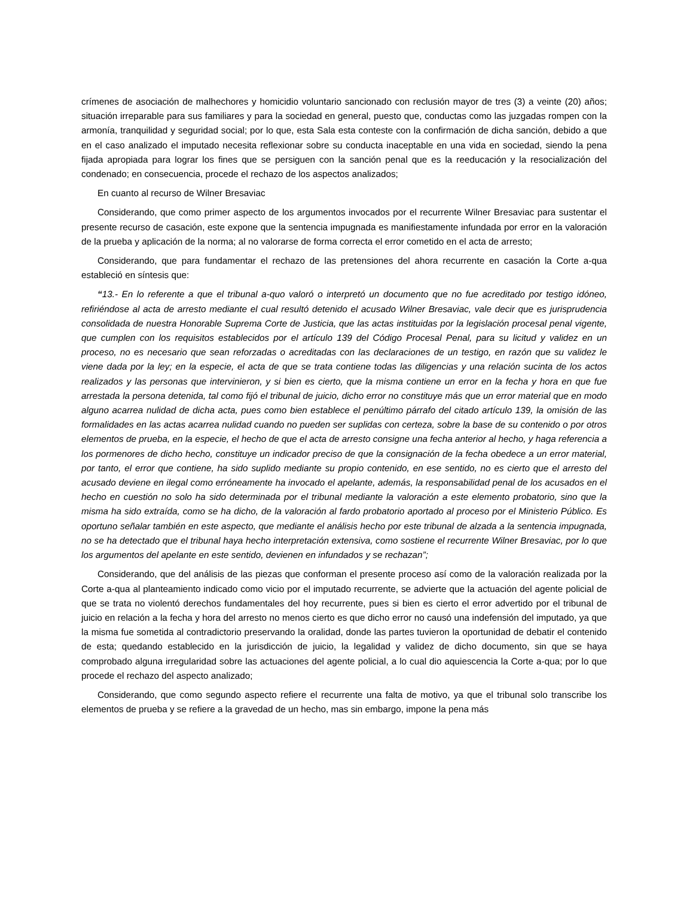crímenes de asociación de malhechores y homicidio voluntario sancionado con reclusión mayor de tres (3) a veinte (20) años; situación irreparable para sus familiares y para la sociedad en general, puesto que, conductas como las juzgadas rompen con la armonía, tranquilidad y seguridad social; por lo que, esta Sala esta conteste con la confirmación de dicha sanción, debido a que en el caso analizado el imputado necesita reflexionar sobre su conducta inaceptable en una vida en sociedad, siendo la pena fijada apropiada para lograr los fines que se persiguen con la sanción penal que es la reeducación y la resocialización del condenado; en consecuencia, procede el rechazo de los aspectos analizados;
En cuanto al recurso de Wilner Bresaviac
Considerando, que como primer aspecto de los argumentos invocados por el recurrente Wilner Bresaviac para sustentar el presente recurso de casación, este expone que la sentencia impugnada es manifiestamente infundada por error en la valoración de la prueba y aplicación de la norma; al no valorarse de forma correcta el error cometido en el acta de arresto;
Considerando, que para fundamentar el rechazo de las pretensiones del ahora recurrente en casación la Corte a-qua estableció en síntesis que:
“13.- En lo referente a que el tribunal a-quo valoró o interpretó un documento que no fue acreditado por testigo idóneo, refiriéndose al acta de arresto mediante el cual resultó detenido el acusado Wilner Bresaviac, vale decir que es jurisprudencia consolidada de nuestra Honorable Suprema Corte de Justicia, que las actas instituidas por la legislación procesal penal vigente, que cumplen con los requisitos establecidos por el artículo 139 del Código Procesal Penal, para su licitud y validez en un proceso, no es necesario que sean reforzadas o acreditadas con las declaraciones de un testigo, en razón que su validez le viene dada por la ley; en la especie, el acta de que se trata contiene todas las diligencias y una relación sucinta de los actos realizados y las personas que intervinieron, y si bien es cierto, que la misma contiene un error en la fecha y hora en que fue arrestada la persona detenida, tal como fijó el tribunal de juicio, dicho error no constituye más que un error material que en modo alguno acarrea nulidad de dicha acta, pues como bien establece el penúltimo párrafo del citado artículo 139, la omisión de las formalidades en las actas acarrea nulidad cuando no pueden ser suplidas con certeza, sobre la base de su contenido o por otros elementos de prueba, en la especie, el hecho de que el acta de arresto consigne una fecha anterior al hecho, y haga referencia a los pormenores de dicho hecho, constituye un indicador preciso de que la consignación de la fecha obedece a un error material, por tanto, el error que contiene, ha sido suplido mediante su propio contenido, en ese sentido, no es cierto que el arresto del acusado deviene en ilegal como erróneamente ha invocado el apelante, además, la responsabilidad penal de los acusados en el hecho en cuestión no solo ha sido determinada por el tribunal mediante la valoración a este elemento probatorio, sino que la misma ha sido extraída, como se ha dicho, de la valoración al fardo probatorio aportado al proceso por el Ministerio Público. Es oportuno señalar también en este aspecto, que mediante el análisis hecho por este tribunal de alzada a la sentencia impugnada, no se ha detectado que el tribunal haya hecho interpretación extensiva, como sostiene el recurrente Wilner Bresaviac, por lo que los argumentos del apelante en este sentido, devienen en infundados y se rechazan”;
Considerando, que del análisis de las piezas que conforman el presente proceso así como de la valoración realizada por la Corte a-qua al planteamiento indicado como vicio por el imputado recurrente, se advierte que la actuación del agente policial de que se trata no violentó derechos fundamentales del hoy recurrente, pues si bien es cierto el error advertido por el tribunal de juicio en relación a la fecha y hora del arresto no menos cierto es que dicho error no causó una indefensión del imputado, ya que la misma fue sometida al contradictorio preservando la oralidad, donde las partes tuvieron la oportunidad de debatir el contenido de esta; quedando establecido en la jurisdicción de juicio, la legalidad y validez de dicho documento, sin que se haya comprobado alguna irregularidad sobre las actuaciones del agente policial, a lo cual dio aquiescencia la Corte a-qua; por lo que procede el rechazo del aspecto analizado;
Considerando, que como segundo aspecto refiere el recurrente una falta de motivo, ya que el tribunal solo transcribe los elementos de prueba y se refiere a la gravedad de un hecho, mas sin embargo, impone la pena más